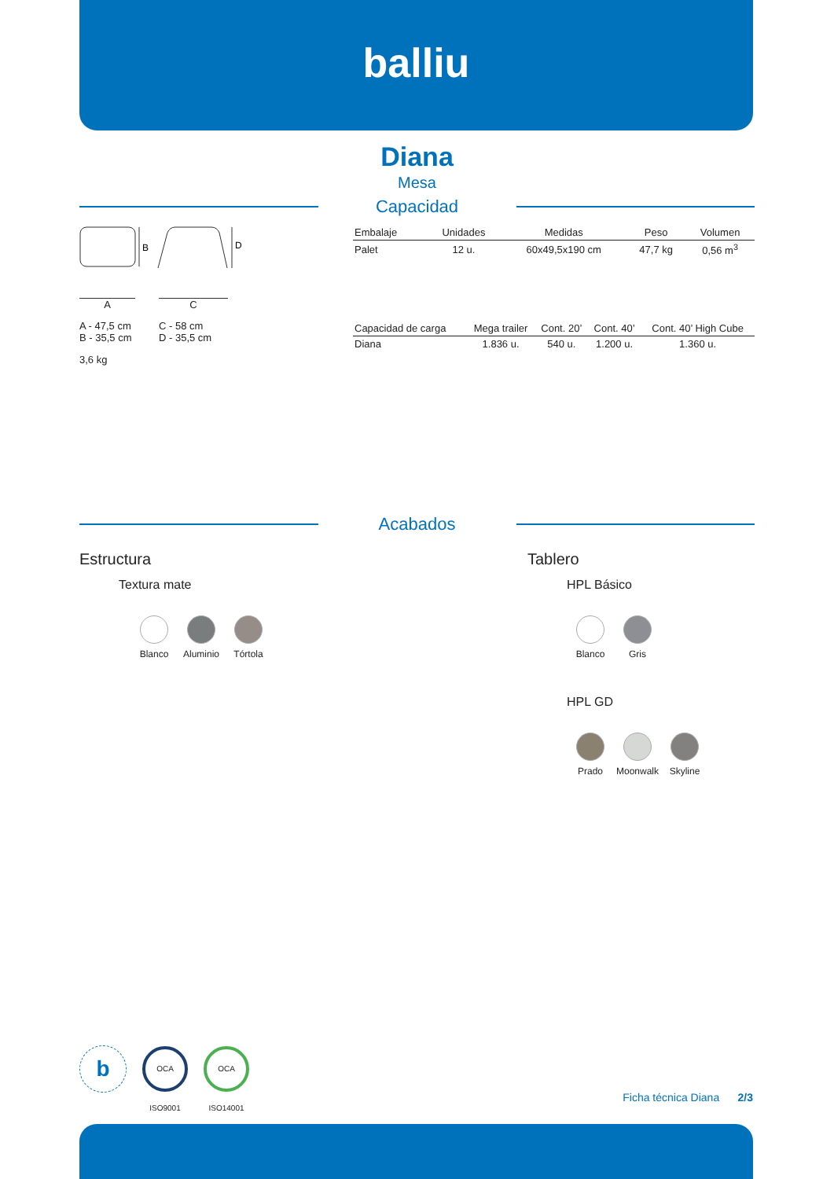balliu
Diana
Mesa
Capacidad
B
D
A C
A - 47,5 cm
B - 35,5 cm
C - 58 cm
D - 35,5 cm
3,6 kg
| Embalaje | Unidades | Medidas | Peso | Volumen |
| --- | --- | --- | --- | --- |
| Palet | 12 u. | 60x49,5x190 cm | 47,7 kg | 0,56 m<sup>3</sup> |
| Capacidad de carga | Mega trailer | Cont. 20’ | Cont. 40’ | Cont. 40’ High Cube |
| --- | --- | --- | --- | --- |
| Diana | 1.836 u. | 540 u. | 1.200 u. | 1.360 u. |
Acabados
Estructura
Textura mate
Blanco Aluminio Tórtola
Tablero
HPL Básico
Blanco Gris
HPL GD
Prado Moonwalk Skyline
b
OCA ISO9001
OCA ISO14001
Ficha técnica Diana 2/3